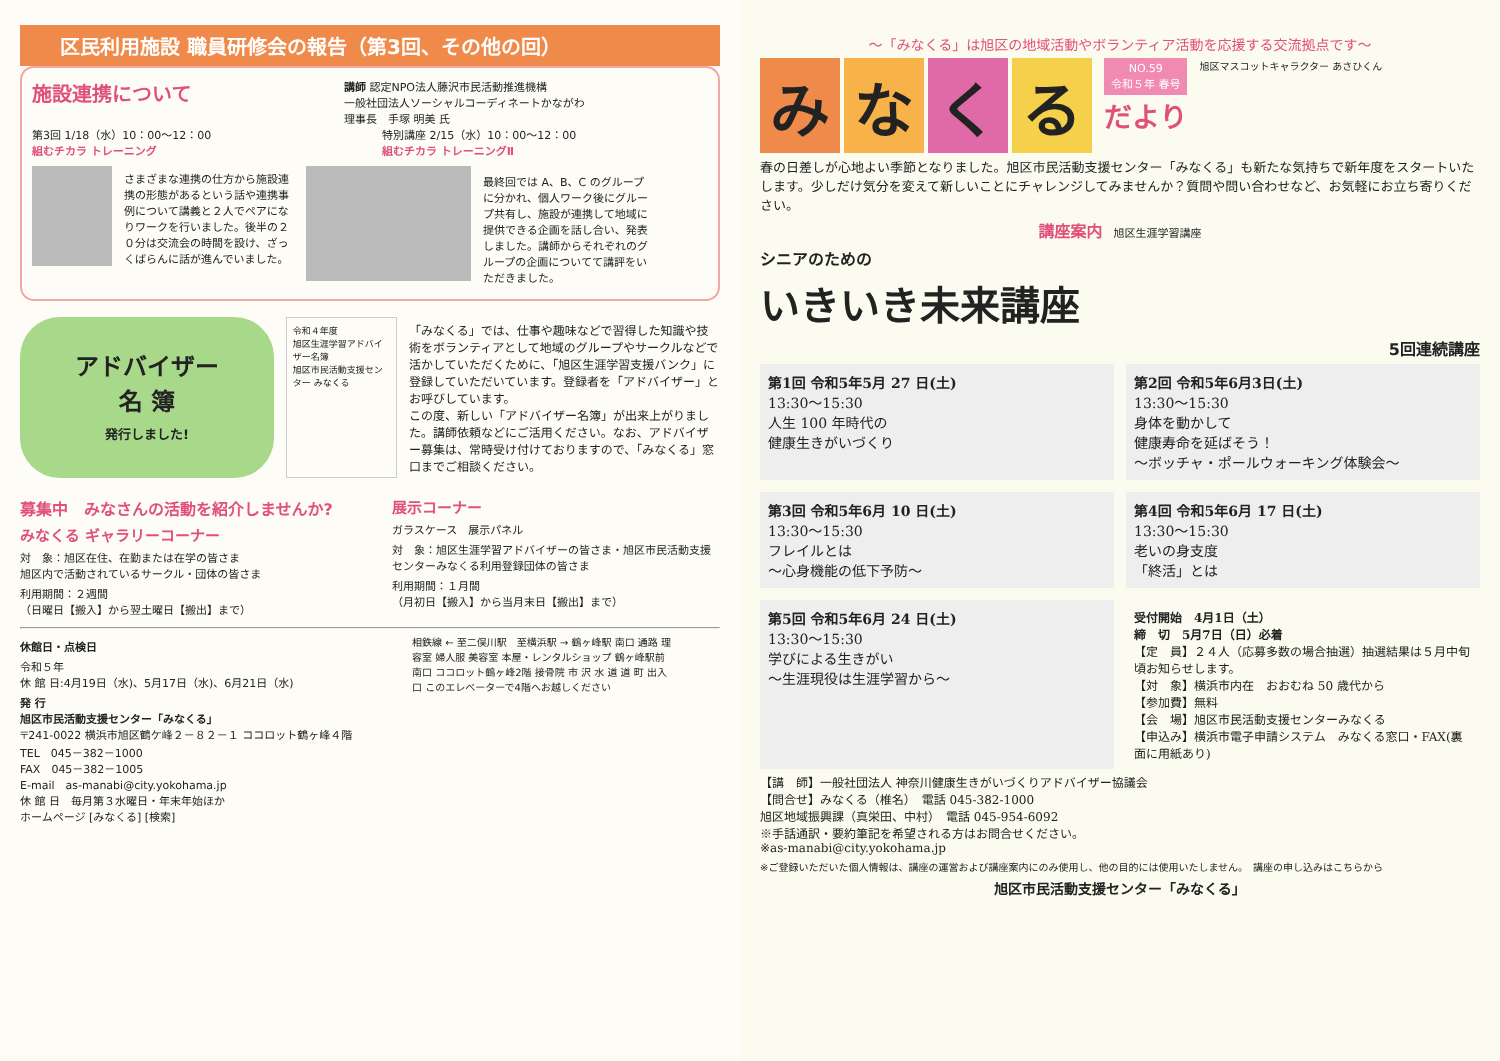区民利用施設 職員研修会の報告（第3回、その他の回）
施設連携について
講師 認定NPO法人藤沢市民活動推進機構
一般社団法人ソーシャルコーディネートかながわ
理事長　手塚 明美 氏
第3回 1/18（水）10：00～12：00
組むチカラ トレーニング
特別講座 2/15（水）10：00～12：00
組むチカラ トレーニングⅡ
さまざまな連携の仕方から施設連携の形態があるという話や連携事例について講義と２人でペアになりワークを行いました。後半の２０分は交流会の時間を設け、ざっくばらんに話が進んでいました。
最終回では A、B、C のグループに分かれ、個人ワーク後にグループ共有し、施設が連携して地域に提供できる企画を話し合い、発表しました。講師からそれぞれのグループの企画についてて講評をいただきました。
アドバイザー
名 簿
発行しました!
令和４年度
旭区生涯学習アドバイザー名簿
旭区市民活動支援センター みなくる
「みなくる」では、仕事や趣味などで習得した知識や技術をボランティアとして地域のグループやサークルなどで活かしていただくために、「旭区生涯学習支援バンク」に登録していただいています。登録者を「アドバイザー」とお呼びしています。
この度、新しい「アドバイザー名簿」が出来上がりました。講師依頼などにご活用ください。なお、アドバイザー募集は、常時受け付けておりますので、「みなくる」窓口までご相談ください。
募集中　みなさんの活動を紹介しませんか?
みなくる ギャラリーコーナー
対　象：旭区在住、在勤または在学の皆さま
旭区内で活動されているサークル・団体の皆さま
利用期間：２週間
（日曜日【搬入】から翌土曜日【搬出】まで）
展示コーナー
ガラスケース　展示パネル
対　象：旭区生涯学習アドバイザーの皆さま・旭区市民活動支援センターみなくる利用登録団体の皆さま
利用期間：１月間
（月初日【搬入】から当月末日【搬出】まで）
休館日・点検日
令和５年
休 館 日:4月19日（水)、5月17日（水)、6月21日（水)
発 行
旭区市民活動支援センター「みなくる」
〒241-0022 横浜市旭区鶴ケ峰２－８２－１ ココロット鶴ヶ峰４階
TEL　045－382－1000
FAX　045－382－1005
E-mail　as-manabi@city.yokohama.jp
休 館 日　毎月第３水曜日・年末年始ほか
ホームページ [みなくる] [検索]
相鉄線 ← 至二俣川駅　至横浜駅 → 鶴ヶ峰駅 南口 通路 理容室 婦人服 美容室 本屋・レンタルショップ 鶴ヶ峰駅前南口 ココロット鶴ヶ峰2階 接骨院 市 沢 水 道 道 町 出入口 このエレベーターで4階へお越しください
～「みなくる」は旭区の地域活動やボランティア活動を応援する交流拠点です～
みなくる
NO.59
令和５年 春号
だより
旭区マスコットキャラクター あさひくん
春の日差しが心地よい季節となりました。旭区市民活動支援センター「みなくる」も新たな気持ちで新年度をスタートいたします。少しだけ気分を変えて新しいことにチャレンジしてみませんか？質問や問い合わせなど、お気軽にお立ち寄りください。
講座案内　旭区生涯学習講座
シニアのための
いきいき未来講座
5回連続講座
第1回 令和5年5月 27 日(土)
13:30～15:30
人生 100 年時代の
健康生きがいづくり
第2回 令和5年6月3日(土)
13:30～15:30
身体を動かして
健康寿命を延ばそう！
～ボッチャ・ポールウォーキング体験会～
第3回 令和5年6月 10 日(土)
13:30～15:30
フレイルとは
～心身機能の低下予防～
第4回 令和5年6月 17 日(土)
13:30～15:30
老いの身支度
「終活」とは
第5回 令和5年6月 24 日(土)
13:30～15:30
学びによる生きがい
～生涯現役は生涯学習から～
受付開始　4月1日（土）
締　切　5月7日（日）必着
【定　員】２４人（応募多数の場合抽選）抽選結果は５月中旬頃お知らせします。
【対　象】横浜市内在　おおむね 50 歳代から
【参加費】無料
【会　場】旭区市民活動支援センターみなくる
【申込み】横浜市電子申請システム　みなくる窓口・FAX(裏面に用紙あり)
【講　師】一般社団法人 神奈川健康生きがいづくりアドバイザー協議会
【問合せ】みなくる（椎名）　電話 045-382-1000
旭区地域振興課（真栄田、中村）　電話 045-954-6092
※手話通訳・要約筆記を希望される方はお問合せください。
※as-manabi@city.yokohama.jp
※ご登録いただいた個人情報は、講座の運営および講座案内にのみ使用し、他の目的には使用いたしません。　講座の申し込みはこちらから
旭区市民活動支援センター「みなくる」